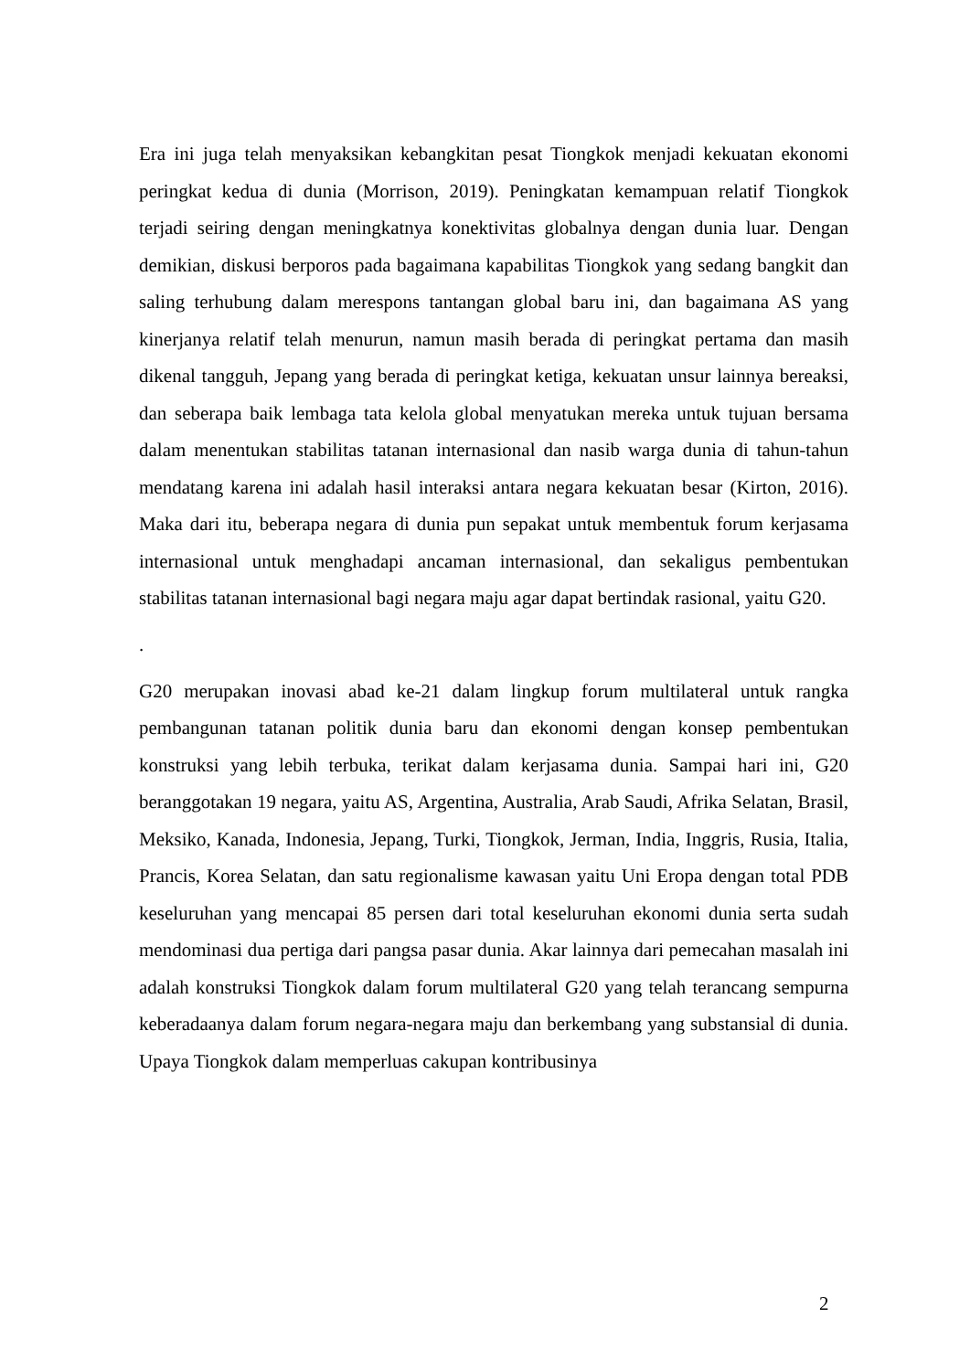Era ini juga telah menyaksikan kebangkitan pesat Tiongkok menjadi kekuatan ekonomi peringkat kedua di dunia (Morrison, 2019). Peningkatan kemampuan relatif Tiongkok terjadi seiring dengan meningkatnya konektivitas globalnya dengan dunia luar. Dengan demikian, diskusi berporos pada bagaimana kapabilitas Tiongkok yang sedang bangkit dan saling terhubung dalam merespons tantangan global baru ini, dan bagaimana AS yang kinerjanya relatif telah menurun, namun masih berada di peringkat pertama dan masih dikenal tangguh, Jepang yang berada di peringkat ketiga, kekuatan unsur lainnya bereaksi, dan seberapa baik lembaga tata kelola global menyatukan mereka untuk tujuan bersama dalam menentukan stabilitas tatanan internasional dan nasib warga dunia di tahun-tahun mendatang karena ini adalah hasil interaksi antara negara kekuatan besar (Kirton, 2016). Maka dari itu, beberapa negara di dunia pun sepakat untuk membentuk forum kerjasama internasional untuk menghadapi ancaman internasional, dan sekaligus pembentukan stabilitas tatanan internasional bagi negara maju agar dapat bertindak rasional, yaitu G20.
.
G20 merupakan inovasi abad ke-21 dalam lingkup forum multilateral untuk rangka pembangunan tatanan politik dunia baru dan ekonomi dengan konsep pembentukan konstruksi yang lebih terbuka, terikat dalam kerjasama dunia. Sampai hari ini, G20 beranggotakan 19 negara, yaitu AS, Argentina, Australia, Arab Saudi, Afrika Selatan, Brasil, Meksiko, Kanada, Indonesia, Jepang, Turki, Tiongkok, Jerman, India, Inggris, Rusia, Italia, Prancis, Korea Selatan, dan satu regionalisme kawasan yaitu Uni Eropa dengan total PDB keseluruhan yang mencapai 85 persen dari total keseluruhan ekonomi dunia serta sudah mendominasi dua pertiga dari pangsa pasar dunia. Akar lainnya dari pemecahan masalah ini adalah konstruksi Tiongkok dalam forum multilateral G20 yang telah terancang sempurna keberadaanya dalam forum negara-negara maju dan berkembang yang substansial di dunia. Upaya Tiongkok dalam memperluas cakupan kontribusinya
2